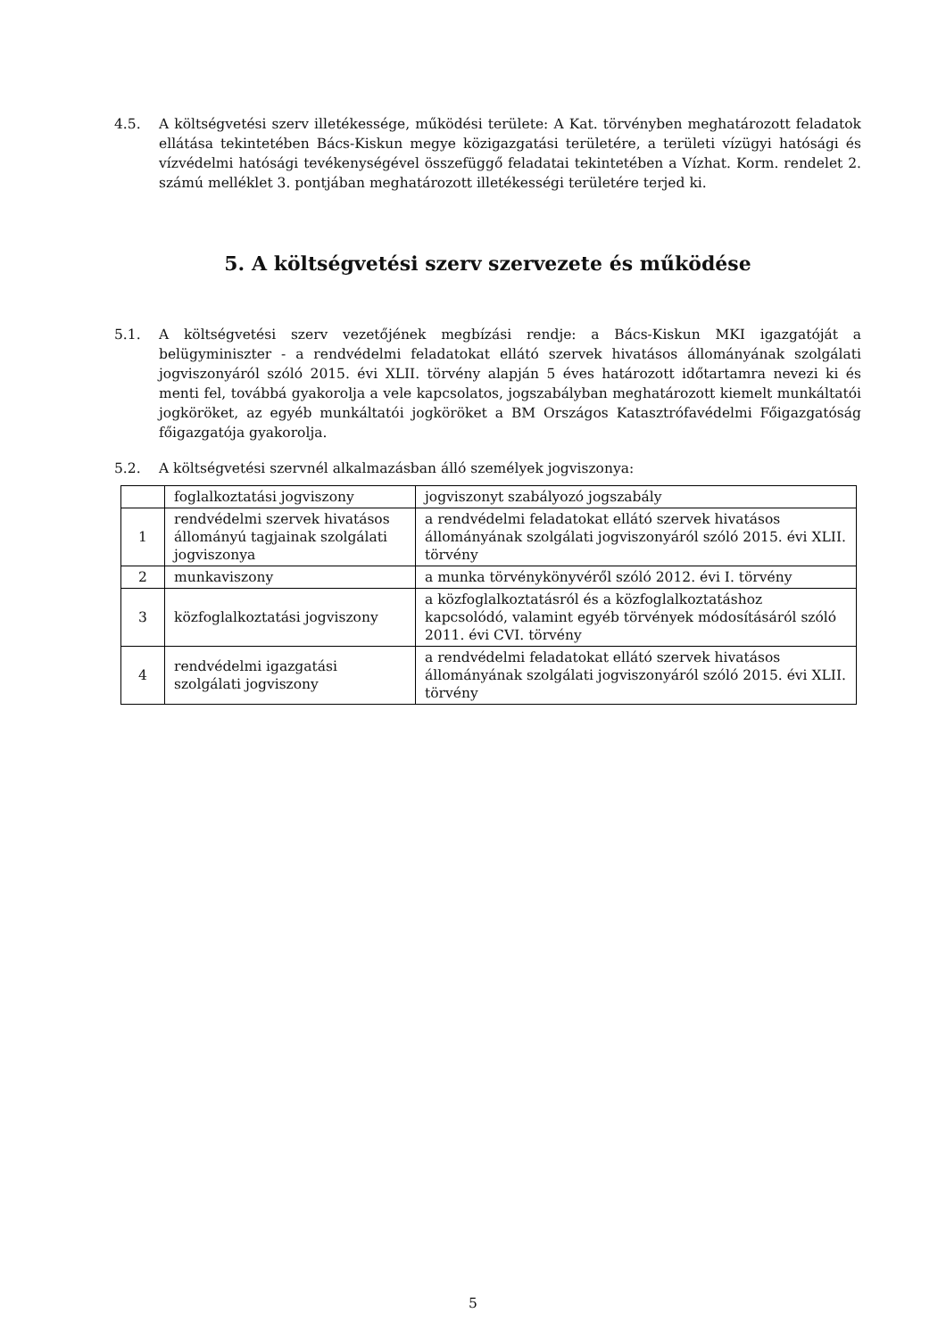4.5. A költségvetési szerv illetékessége, működési területe: A Kat. törvényben meghatározott feladatok ellátása tekintetében Bács-Kiskun megye közigazgatási területére, a területi vízügyi hatósági és vízvédelmi hatósági tevékenységével összefüggő feladatai tekintetében a Vízhat. Korm. rendelet 2. számú melléklet 3. pontjában meghatározott illetékességi területére terjed ki.
5. A költségvetési szerv szervezete és működése
5.1. A költségvetési szerv vezetőjének megbízási rendje: a Bács-Kiskun MKI igazgatóját a belügyminiszter - a rendvédelmi feladatokat ellátó szervek hivatásos állományának szolgálati jogviszonyáról szóló 2015. évi XLII. törvény alapján 5 éves határozott időtartamra nevezi ki és menti fel, továbbá gyakorolja a vele kapcsolatos, jogszabályban meghatározott kiemelt munkáltatói jogköröket, az egyéb munkáltatói jogköröket a BM Országos Katasztrófavédelmi Főigazgatóság főigazgatója gyakorolja.
5.2. A költségvetési szervnél alkalmazásban álló személyek jogviszonya:
| | foglalkoztatási jogviszony | jogviszonyt szabályozó jogszabály |
| 1 | rendvédelmi szervek hivatásos állományú tagjainak szolgálati jogviszonya | a rendvédelmi feladatokat ellátó szervek hivatásos állományának szolgálati jogviszonyáról szóló 2015. évi XLII. törvény |
| 2 | munkaviszony | a munka törvénykönyvéről szóló 2012. évi I. törvény |
| 3 | közfoglalkoztatási jogviszony | a közfoglalkoztatásról és a közfoglalkoztatáshoz kapcsolódó, valamint egyéb törvények módosításáról szóló 2011. évi CVI. törvény |
| 4 | rendvédelmi igazgatási szolgálati jogviszony | a rendvédelmi feladatokat ellátó szervek hivatásos állományának szolgálati jogviszonyáról szóló 2015. évi XLII. törvény |
5